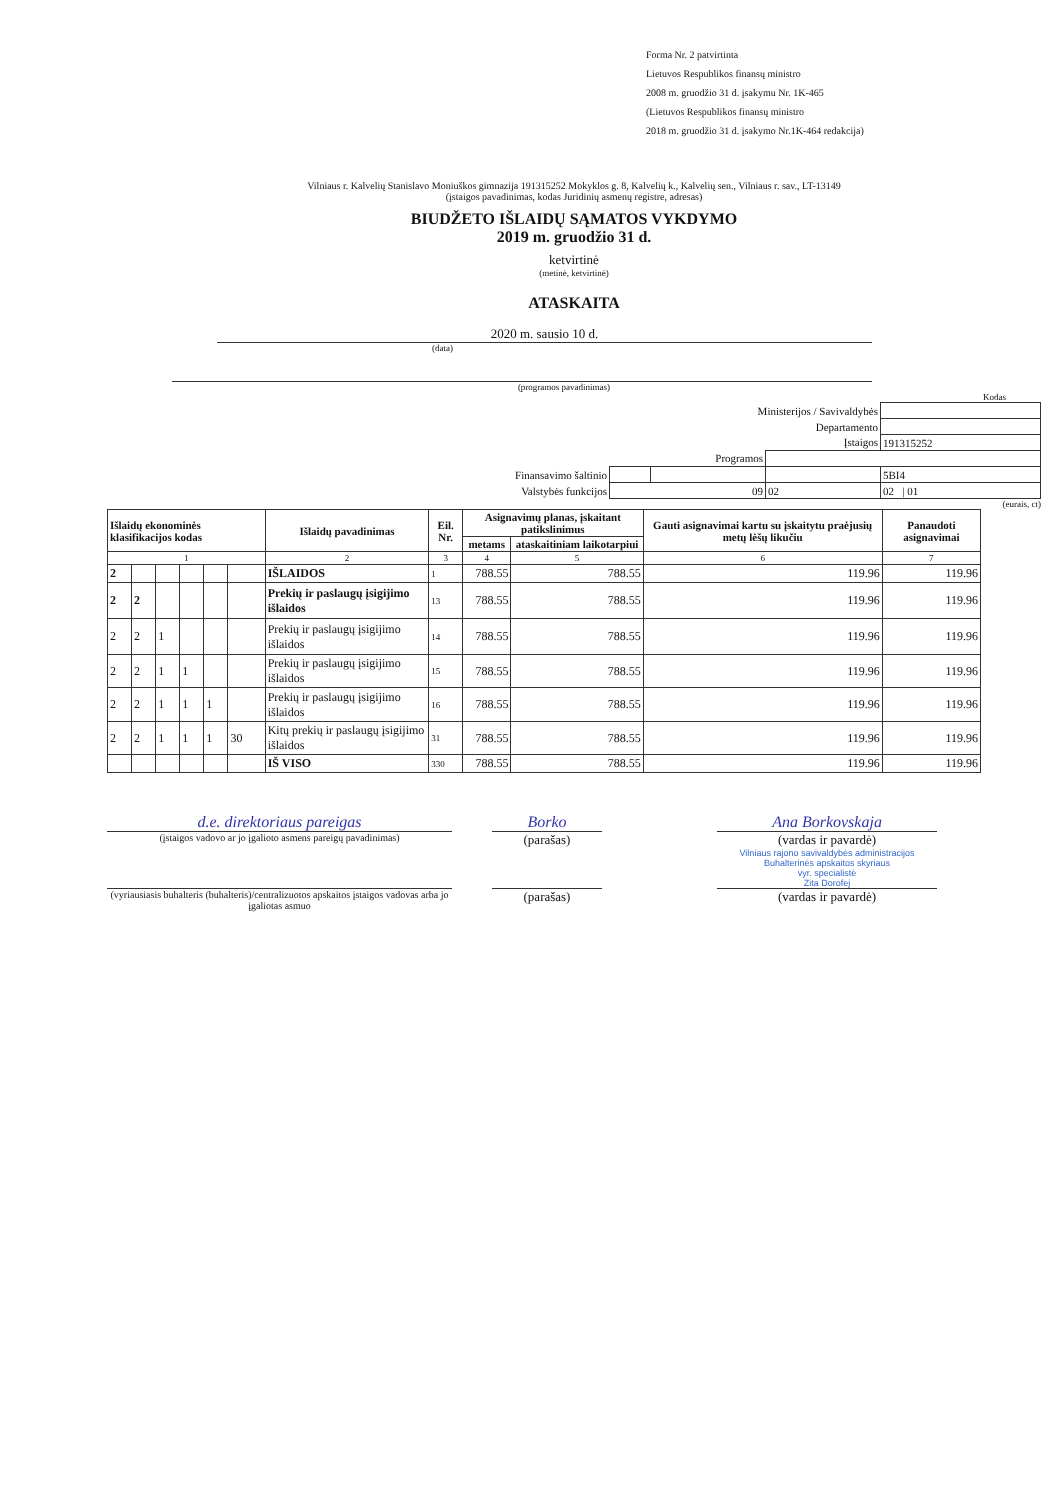Forma Nr. 2 patvirtinta
Lietuvos Respublikos finansų ministro
2008 m. gruodžio 31 d. įsakymu Nr. 1K-465
(Lietuvos Respublikos finansų ministro
2018 m. gruodžio 31 d. įsakymo Nr.1K-464 redakcija)
Vilniaus r. Kalvelių Stanislavo Moniuškos gimnazija 191315252 Mokyklos g. 8, Kalvelių k., Kalvelių sen., Vilniaus r. sav., LT-13149
(įstaigos pavadinimas, kodas Juridinių asmenų registre, adresas)
BIUDŽETO IŠLAIDŲ SĄMATOS VYKDYMO
2019 m. gruodžio 31 d.
ketvirtinė
(metinė, ketvirtinė)
ATASKAITA
2020 m. sausio 10 d.
(data)
(programos pavadinimas)
Kodas
| Ministerijos / Savivaldybės | | | | |
| Departamento | | | | |
| Įstaigos | | | | 191315252 |
| Programos | | | | |
| Finansavimo šaltinio | | | | 5BI4 |
| Valstybės funkcijos | 09 | | 02 | 02 / 01 |
(eurais, ct)
| Išlaidų ekonominės klasifikacijos kodas | | | | | | Išlaidų pavadinimas | Eil. Nr. | Asignavimų planas, įskaitant patikslinimus | | Gauti asignavimai kartu su įskaitytu praėjusių metų lėšų likučiu | Panaudoti asignavimai |
| --- | --- | --- | --- | --- | --- | --- | --- | --- | --- | --- | --- |
| | | | | | | | | metams | ataskaitiniam laikotarpiui | | |
| 1 | | | | | | 2 | 3 | 4 | 5 | 6 | 7 |
| 2 | | | | | | IŠLAIDOS | 1 | 788.55 | 788.55 | 119.96 | 119.96 |
| 2 | 2 | | | | | Prekių ir paslaugų įsigijimo išlaidos | 13 | 788.55 | 788.55 | 119.96 | 119.96 |
| 2 | 2 | 1 | | | | Prekių ir paslaugų įsigijimo išlaidos | 14 | 788.55 | 788.55 | 119.96 | 119.96 |
| 2 | 2 | 1 | 1 | | | Prekių ir paslaugų įsigijimo išlaidos | 15 | 788.55 | 788.55 | 119.96 | 119.96 |
| 2 | 2 | 1 | 1 | 1 | | Prekių ir paslaugų įsigijimo išlaidos | 16 | 788.55 | 788.55 | 119.96 | 119.96 |
| 2 | 2 | 1 | 1 | 1 | 30 | Kitų prekių ir paslaugų įsigijimo išlaidos | 31 | 788.55 | 788.55 | 119.96 | 119.96 |
| | | | | | | IŠ VISO | 330 | 788.55 | 788.55 | 119.96 | 119.96 |
d.e. direktoriaus pareigas
(įstaigos vadovo ar jo įgalioto asmens pareigų pavadinimas)
Borko
(parašas)
Ana Borkovskaja
(vardas ir pavardė)
Vilniaus rajono savivaldybės administracijos
Buhalterinės apskaitos skyriaus
vyr. specialistė
Zita Dorofej
(vyriausiasis buhalteris (buhalteris)/centralizuotos apskaitos įstaigos vadovas arba jo įgaliotas asmuo
(parašas) (vardas ir pavardė)